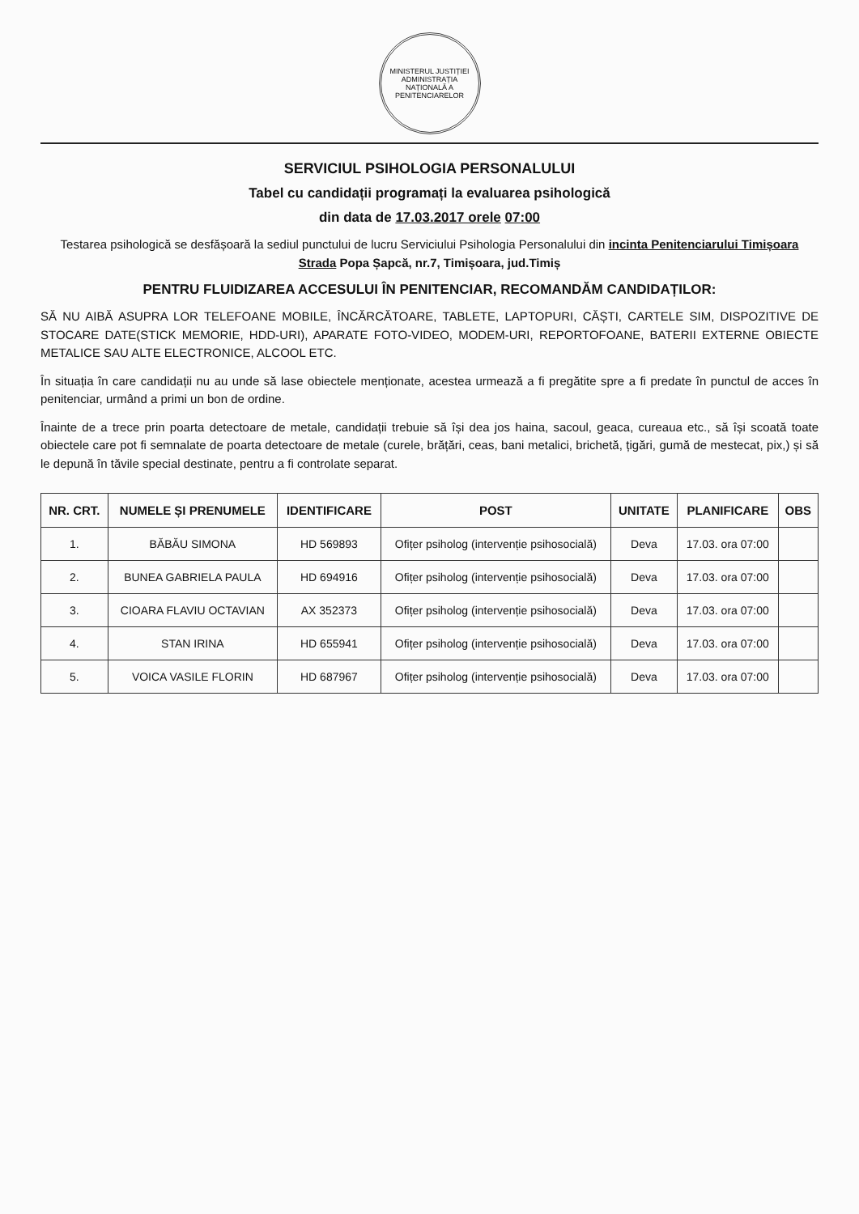MINISTERUL JUSTIȚIEI
ADMINISTRAȚIA NAȚIONALĂ A PENITENCIARELOR
SERVICIUL PSIHOLOGIA PERSONALULUI
Tabel cu candidații programați la evaluarea psihologică
din data de 17.03.2017 orele 07:00
Testarea psihologică se desfășoară la sediul punctului de lucru Serviciului Psihologia Personalului din incinta Penitenciarului Timișoara Strada Popa Șapcă, nr.7, Timișoara, jud.Timiș
PENTRU FLUIDIZAREA ACCESULUI ÎN PENITENCIAR, RECOMANDĂM CANDIDAȚILOR:
SĂ NU AIBĂ ASUPRA LOR TELEFOANE MOBILE, ÎNCĂRCĂTOARE, TABLETE, LAPTOPURI, CĂȘTI, CARTELE SIM, DISPOZITIVE DE STOCARE DATE(STICK MEMORIE, HDD-URI), APARATE FOTO-VIDEO, MODEM-URI, REPORTOFOANE, BATERII EXTERNE OBIECTE METALICE SAU ALTE ELECTRONICE, ALCOOL ETC.
În situația în care candidații nu au unde să lase obiectele menționate, acestea urmează a fi pregătite spre a fi predate în punctul de acces în penitenciar, urmând a primi un bon de ordine.
Înainte de a trece prin poarta detectoare de metale, candidații trebuie să își dea jos haina, sacoul, geaca, cureaua etc., să își scoată toate obiectele care pot fi semnalate de poarta detectoare de metale (curele, brățări, ceas, bani metalici, brichetă, țigări, gumă de mestecat, pix,) și să le depună în tăvile special destinate, pentru a fi controlate separat.
| NR. CRT. | NUMELE ȘI PRENUMELE | IDENTIFICARE | POST | UNITATE | PLANIFICARE | OBS |
| --- | --- | --- | --- | --- | --- | --- |
| 1. | BĂBĂU SIMONA | HD 569893 | Ofițer psiholog (intervenție psihosocială) | Deva | 17.03. ora 07:00 | |
| 2. | BUNEA GABRIELA PAULA | HD 694916 | Ofițer psiholog (intervenție psihosocială) | Deva | 17.03. ora 07:00 | |
| 3. | CIOARA FLAVIU OCTAVIAN | AX 352373 | Ofițer psiholog (intervenție psihosocială) | Deva | 17.03. ora 07:00 | |
| 4. | STAN IRINA | HD 655941 | Ofițer psiholog (intervenție psihosocială) | Deva | 17.03. ora 07:00 | |
| 5. | VOICA VASILE FLORIN | HD 687967 | Ofițer psiholog (intervenție psihosocială) | Deva | 17.03. ora 07:00 | |